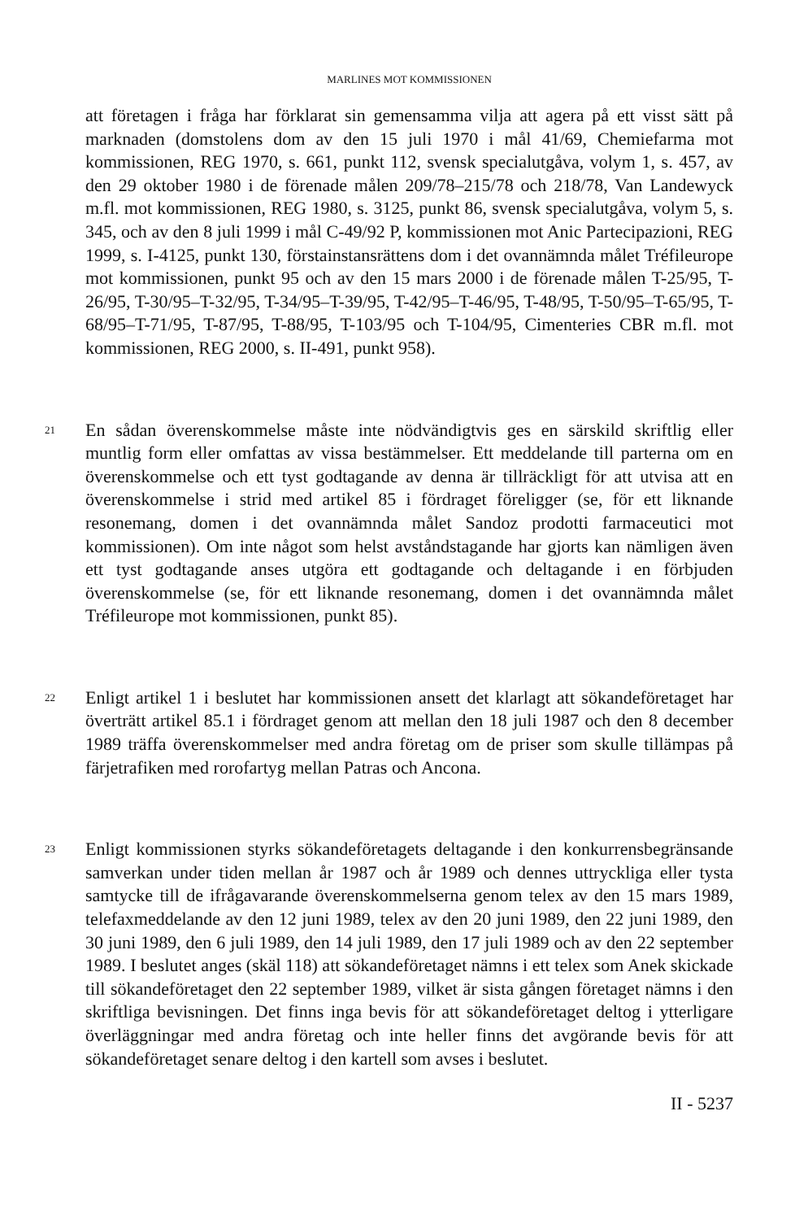MARLINES MOT KOMMISSIONEN
att företagen i fråga har förklarat sin gemensamma vilja att agera på ett visst sätt på marknaden (domstolens dom av den 15 juli 1970 i mål 41/69, Chemiefarma mot kommissionen, REG 1970, s. 661, punkt 112, svensk specialutgåva, volym 1, s. 457, av den 29 oktober 1980 i de förenade målen 209/78–215/78 och 218/78, Van Landewyck m.fl. mot kommissionen, REG 1980, s. 3125, punkt 86, svensk specialutgåva, volym 5, s. 345, och av den 8 juli 1999 i mål C-49/92 P, kommissionen mot Anic Partecipazioni, REG 1999, s. I-4125, punkt 130, förstainstansrättens dom i det ovannämnda målet Tréfileurope mot kommissionen, punkt 95 och av den 15 mars 2000 i de förenade målen T-25/95, T-26/95, T-30/95–T-32/95, T-34/95–T-39/95, T-42/95–T-46/95, T-48/95, T-50/95–T-65/95, T-68/95–T-71/95, T-87/95, T-88/95, T-103/95 och T-104/95, Cimenteries CBR m.fl. mot kommissionen, REG 2000, s. II-491, punkt 958).
21
En sådan överenskommelse måste inte nödvändigtvis ges en särskild skriftlig eller muntlig form eller omfattas av vissa bestämmelser. Ett meddelande till parterna om en överenskommelse och ett tyst godtagande av denna är tillräckligt för att utvisa att en överenskommelse i strid med artikel 85 i fördraget föreligger (se, för ett liknande resonemang, domen i det ovannämnda målet Sandoz prodotti farmaceutici mot kommissionen). Om inte något som helst avståndstagande har gjorts kan nämligen även ett tyst godtagande anses utgöra ett godtagande och deltagande i en förbjuden överenskommelse (se, för ett liknande resonemang, domen i det ovannämnda målet Tréfileurope mot kommissionen, punkt 85).
22
Enligt artikel 1 i beslutet har kommissionen ansett det klarlagt att sökandeföretaget har överträtt artikel 85.1 i fördraget genom att mellan den 18 juli 1987 och den 8 december 1989 träffa överenskommelser med andra företag om de priser som skulle tillämpas på färjetrafiken med rorofartyg mellan Patras och Ancona.
23
Enligt kommissionen styrks sökandeföretagets deltagande i den konkurrensbegränsande samverkan under tiden mellan år 1987 och år 1989 och dennes uttryckliga eller tysta samtycke till de ifrågavarande överenskommelserna genom telex av den 15 mars 1989, telefaxmeddelande av den 12 juni 1989, telex av den 20 juni 1989, den 22 juni 1989, den 30 juni 1989, den 6 juli 1989, den 14 juli 1989, den 17 juli 1989 och av den 22 september 1989. I beslutet anges (skäl 118) att sökandeföretaget nämns i ett telex som Anek skickade till sökandeföretaget den 22 september 1989, vilket är sista gången företaget nämns i den skriftliga bevisningen. Det finns inga bevis för att sökandeföretaget deltog i ytterligare överläggningar med andra företag och inte heller finns det avgörande bevis för att sökandeföretaget senare deltog i den kartell som avses i beslutet.
II - 5237